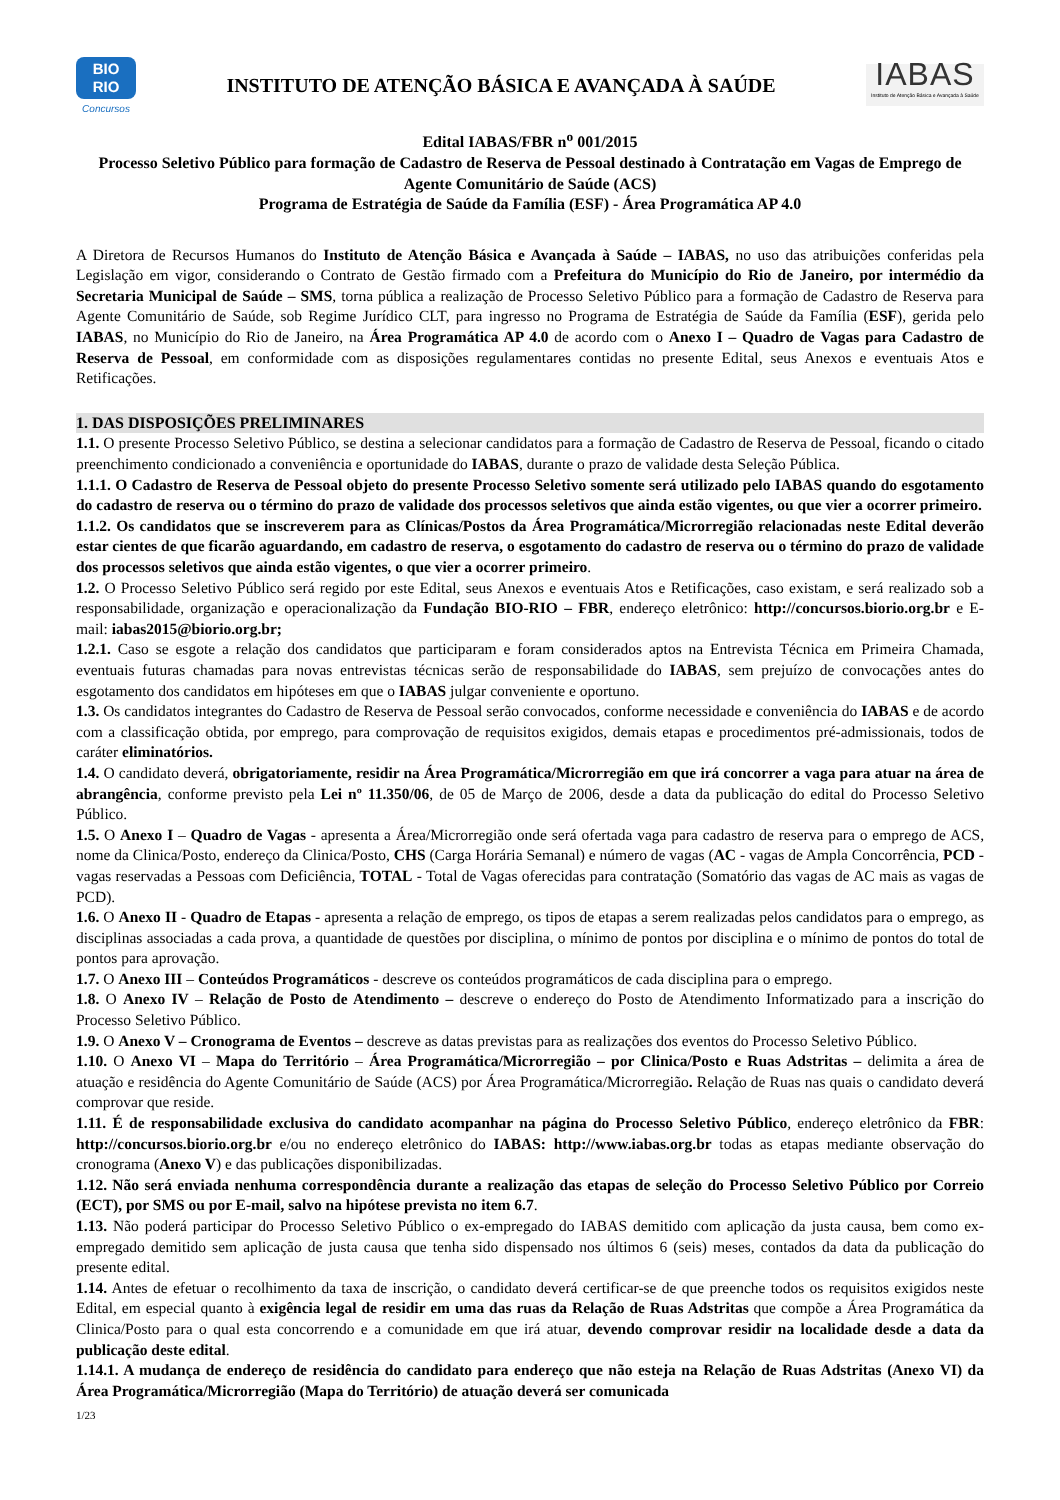BIO
RIO
Concursos
INSTITUTO DE ATENÇÃO BÁSICA E AVANÇADA À SAÚDE
IABAS
Instituto de Atenção Básica e Avançada à Saúde
Edital IABAS/FBR n<sup>o</sup> 001/2015
Processo Seletivo Público para formação de Cadastro de Reserva de Pessoal destinado à Contratação em Vagas de Emprego de Agente Comunitário de Saúde (ACS)
Programa de Estratégia de Saúde da Família (ESF) - Área Programática AP 4.0
A Diretora de Recursos Humanos do Instituto de Atenção Básica e Avançada à Saúde – IABAS, no uso das atribuições conferidas pela Legislação em vigor, considerando o Contrato de Gestão firmado com a Prefeitura do Município do Rio de Janeiro, por intermédio da Secretaria Municipal de Saúde – SMS, torna pública a realização de Processo Seletivo Público para a formação de Cadastro de Reserva para Agente Comunitário de Saúde, sob Regime Jurídico CLT, para ingresso no Programa de Estratégia de Saúde da Família (ESF), gerida pelo IABAS, no Município do Rio de Janeiro, na Área Programática AP 4.0 de acordo com o Anexo I – Quadro de Vagas para Cadastro de Reserva de Pessoal, em conformidade com as disposições regulamentares contidas no presente Edital, seus Anexos e eventuais Atos e Retificações.
1. DAS DISPOSIÇÕES PRELIMINARES
1.1. O presente Processo Seletivo Público, se destina a selecionar candidatos para a formação de Cadastro de Reserva de Pessoal, ficando o citado preenchimento condicionado a conveniência e oportunidade do IABAS, durante o prazo de validade desta Seleção Pública.
1.1.1. O Cadastro de Reserva de Pessoal objeto do presente Processo Seletivo somente será utilizado pelo IABAS quando do esgotamento do cadastro de reserva ou o término do prazo de validade dos processos seletivos que ainda estão vigentes, ou que vier a ocorrer primeiro.
1.1.2. Os candidatos que se inscreverem para as Clínicas/Postos da Área Programática/Microrregião relacionadas neste Edital deverão estar cientes de que ficarão aguardando, em cadastro de reserva, o esgotamento do cadastro de reserva ou o término do prazo de validade dos processos seletivos que ainda estão vigentes, o que vier a ocorrer primeiro.
1.2. O Processo Seletivo Público será regido por este Edital, seus Anexos e eventuais Atos e Retificações, caso existam, e será realizado sob a responsabilidade, organização e operacionalização da Fundação BIO-RIO – FBR, endereço eletrônico: http://concursos.biorio.org.br e E-mail: iabas2015@biorio.org.br;
1.2.1. Caso se esgote a relação dos candidatos que participaram e foram considerados aptos na Entrevista Técnica em Primeira Chamada, eventuais futuras chamadas para novas entrevistas técnicas serão de responsabilidade do IABAS, sem prejuízo de convocações antes do esgotamento dos candidatos em hipóteses em que o IABAS julgar conveniente e oportuno.
1.3. Os candidatos integrantes do Cadastro de Reserva de Pessoal serão convocados, conforme necessidade e conveniência do IABAS e de acordo com a classificação obtida, por emprego, para comprovação de requisitos exigidos, demais etapas e procedimentos pré-admissionais, todos de caráter eliminatórios.
1.4. O candidato deverá, obrigatoriamente, residir na Área Programática/Microrregião em que irá concorrer a vaga para atuar na área de abrangência, conforme previsto pela Lei nº 11.350/06, de 05 de Março de 2006, desde a data da publicação do edital do Processo Seletivo Público.
1.5. O Anexo I – Quadro de Vagas - apresenta a Área/Microrregião onde será ofertada vaga para cadastro de reserva para o emprego de ACS, nome da Clinica/Posto, endereço da Clinica/Posto, CHS (Carga Horária Semanal) e número de vagas (AC - vagas de Ampla Concorrência, PCD - vagas reservadas a Pessoas com Deficiência, TOTAL - Total de Vagas oferecidas para contratação (Somatório das vagas de AC mais as vagas de PCD).
1.6. O Anexo II - Quadro de Etapas - apresenta a relação de emprego, os tipos de etapas a serem realizadas pelos candidatos para o emprego, as disciplinas associadas a cada prova, a quantidade de questões por disciplina, o mínimo de pontos por disciplina e o mínimo de pontos do total de pontos para aprovação.
1.7. O Anexo III – Conteúdos Programáticos - descreve os conteúdos programáticos de cada disciplina para o emprego.
1.8. O Anexo IV – Relação de Posto de Atendimento – descreve o endereço do Posto de Atendimento Informatizado para a inscrição do Processo Seletivo Público.
1.9. O Anexo V – Cronograma de Eventos – descreve as datas previstas para as realizações dos eventos do Processo Seletivo Público.
1.10. O Anexo VI – Mapa do Território – Área Programática/Microrregião – por Clinica/Posto e Ruas Adstritas – delimita a área de atuação e residência do Agente Comunitário de Saúde (ACS) por Área Programática/Microrregião. Relação de Ruas nas quais o candidato deverá comprovar que reside.
1.11. É de responsabilidade exclusiva do candidato acompanhar na página do Processo Seletivo Público, endereço eletrônico da FBR: http://concursos.biorio.org.br e/ou no endereço eletrônico do IABAS: http://www.iabas.org.br todas as etapas mediante observação do cronograma (Anexo V) e das publicações disponibilizadas.
1.12. Não será enviada nenhuma correspondência durante a realização das etapas de seleção do Processo Seletivo Público por Correio (ECT), por SMS ou por E-mail, salvo na hipótese prevista no item 6.7.
1.13. Não poderá participar do Processo Seletivo Público o ex-empregado do IABAS demitido com aplicação da justa causa, bem como ex-empregado demitido sem aplicação de justa causa que tenha sido dispensado nos últimos 6 (seis) meses, contados da data da publicação do presente edital.
1.14. Antes de efetuar o recolhimento da taxa de inscrição, o candidato deverá certificar-se de que preenche todos os requisitos exigidos neste Edital, em especial quanto à exigência legal de residir em uma das ruas da Relação de Ruas Adstritas que compõe a Área Programática da Clinica/Posto para o qual esta concorrendo e a comunidade em que irá atuar, devendo comprovar residir na localidade desde a data da publicação deste edital.
1.14.1. A mudança de endereço de residência do candidato para endereço que não esteja na Relação de Ruas Adstritas (Anexo VI) da Área Programática/Microrregião (Mapa do Território) de atuação deverá ser comunicada
1/23